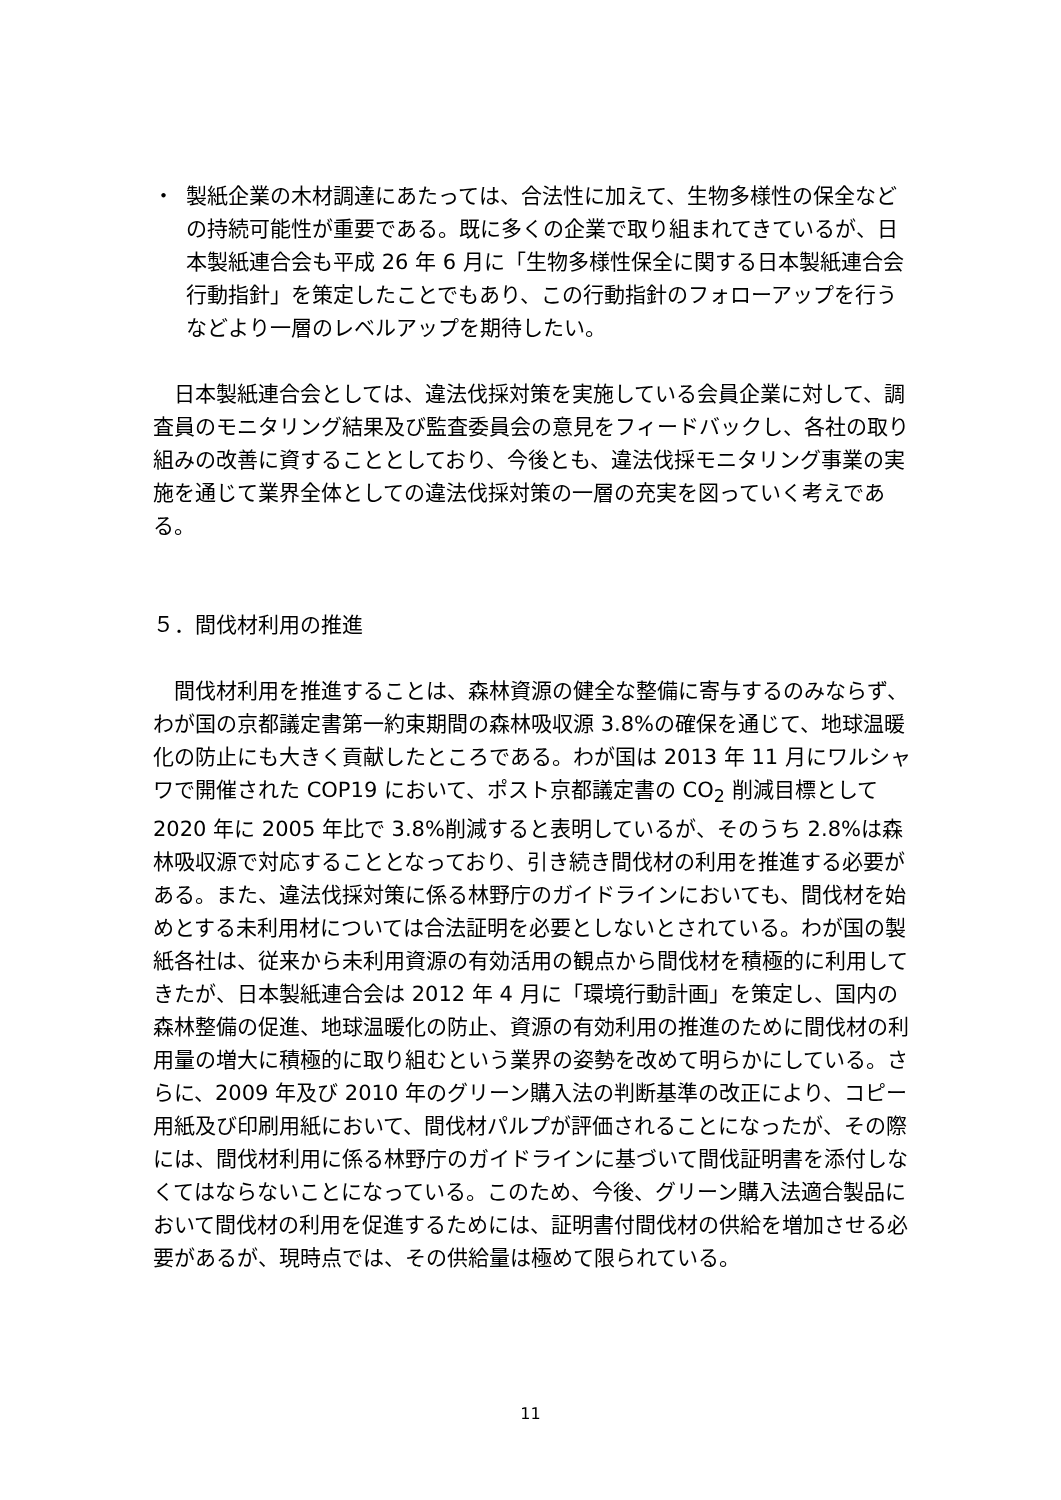・ 製紙企業の木材調達にあたっては、合法性に加えて、生物多様性の保全などの持続可能性が重要である。既に多くの企業で取り組まれてきているが、日本製紙連合会も平成 26 年 6 月に「生物多様性保全に関する日本製紙連合会行動指針」を策定したことでもあり、この行動指針のフォローアップを行うなどより一層のレベルアップを期待したい。
　日本製紙連合会としては、違法伐採対策を実施している会員企業に対して、調査員のモニタリング結果及び監査委員会の意見をフィードバックし、各社の取り組みの改善に資することとしており、今後とも、違法伐採モニタリング事業の実施を通じて業界全体としての違法伐採対策の一層の充実を図っていく考えである。
５．間伐材利用の推進
　間伐材利用を推進することは、森林資源の健全な整備に寄与するのみならず、わが国の京都議定書第一約束期間の森林吸収源 3.8%の確保を通じて、地球温暖化の防止にも大きく貢献したところである。わが国は 2013 年 11 月にワルシャワで開催された COP19 において、ポスト京都議定書の CO<sub>2</sub> 削減目標として 2020 年に 2005 年比で 3.8%削減すると表明しているが、そのうち 2.8%は森林吸収源で対応することとなっており、引き続き間伐材の利用を推進する必要がある。また、違法伐採対策に係る林野庁のガイドラインにおいても、間伐材を始めとする未利用材については合法証明を必要としないとされている。わが国の製紙各社は、従来から未利用資源の有効活用の観点から間伐材を積極的に利用してきたが、日本製紙連合会は 2012 年 4 月に「環境行動計画」を策定し、国内の森林整備の促進、地球温暖化の防止、資源の有効利用の推進のために間伐材の利用量の増大に積極的に取り組むという業界の姿勢を改めて明らかにしている。さらに、2009 年及び 2010 年のグリーン購入法の判断基準の改正により、コピー用紙及び印刷用紙において、間伐材パルプが評価されることになったが、その際には、間伐材利用に係る林野庁のガイドラインに基づいて間伐証明書を添付しなくてはならないことになっている。このため、今後、グリーン購入法適合製品において間伐材の利用を促進するためには、証明書付間伐材の供給を増加させる必要があるが、現時点では、その供給量は極めて限られている。
11